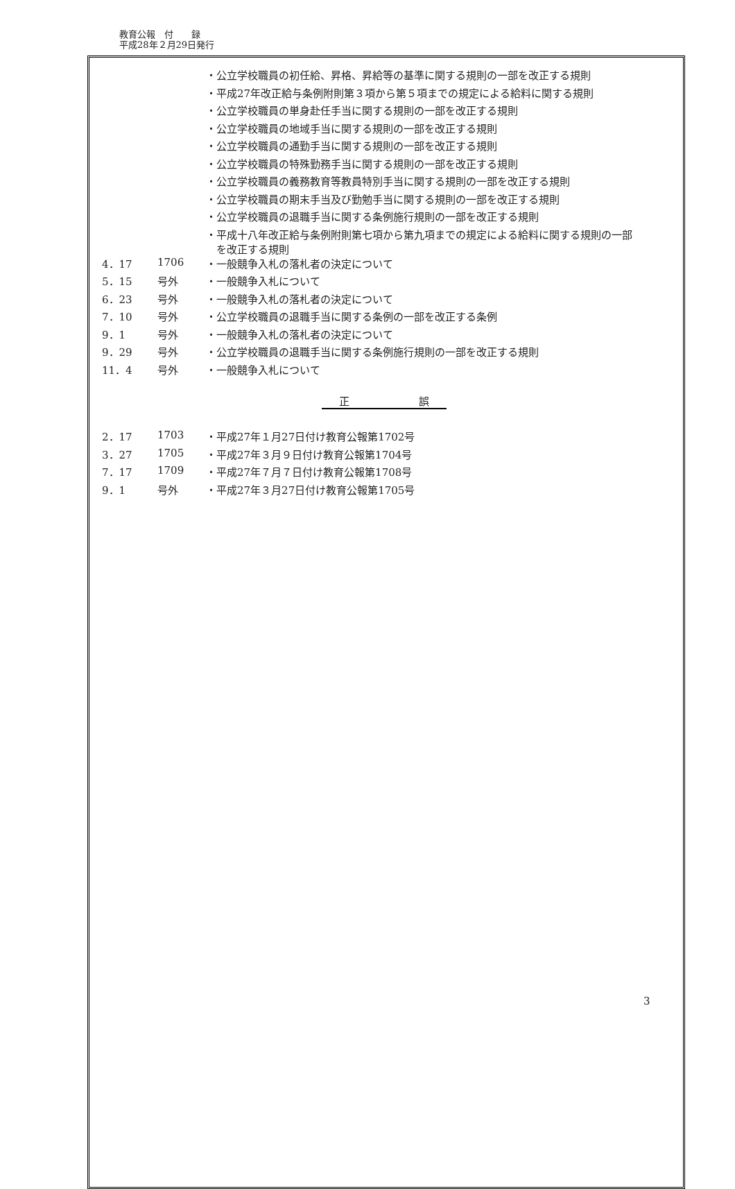教育公報　付　　録
平成28年２月29日発行
| | | ・公立学校職員の初任給、昇格、昇給等の基準に関する規則の一部を改正する規則 |
| | | ・平成27年改正給与条例附則第３項から第５項までの規定による給料に関する規則 |
| | | ・公立学校職員の単身赴任手当に関する規則の一部を改正する規則 |
| | | ・公立学校職員の地域手当に関する規則の一部を改正する規則 |
| | | ・公立学校職員の通勤手当に関する規則の一部を改正する規則 |
| | | ・公立学校職員の特殊勤務手当に関する規則の一部を改正する規則 |
| | | ・公立学校職員の義務教育等教員特別手当に関する規則の一部を改正する規則 |
| | | ・公立学校職員の期末手当及び勤勉手当に関する規則の一部を改正する規則 |
| | | ・公立学校職員の退職手当に関する条例施行規則の一部を改正する規則 |
| | | ・平成十八年改正給与条例附則第七項から第九項までの規定による給料に関する規則の一部 を改正する規則 |
| 4．17 | 1706 | ・一般競争入札の落札者の決定について |
| 5．15 | 号外 | ・一般競争入札について |
| 6．23 | 号外 | ・一般競争入札の落札者の決定について |
| 7．10 | 号外 | ・公立学校職員の退職手当に関する条例の一部を改正する条例 |
| 9．1 | 号外 | ・一般競争入札の落札者の決定について |
| 9．29 | 号外 | ・公立学校職員の退職手当に関する条例施行規則の一部を改正する規則 |
| 11．4 | 号外 | ・一般競争入札について |
正 誤
| 2．17 | 1703 | ・平成27年１月27日付け教育公報第1702号 |
| 3．27 | 1705 | ・平成27年３月９日付け教育公報第1704号 |
| 7．17 | 1709 | ・平成27年７月７日付け教育公報第1708号 |
| 9．1 | 号外 | ・平成27年３月27日付け教育公報第1705号 |
3